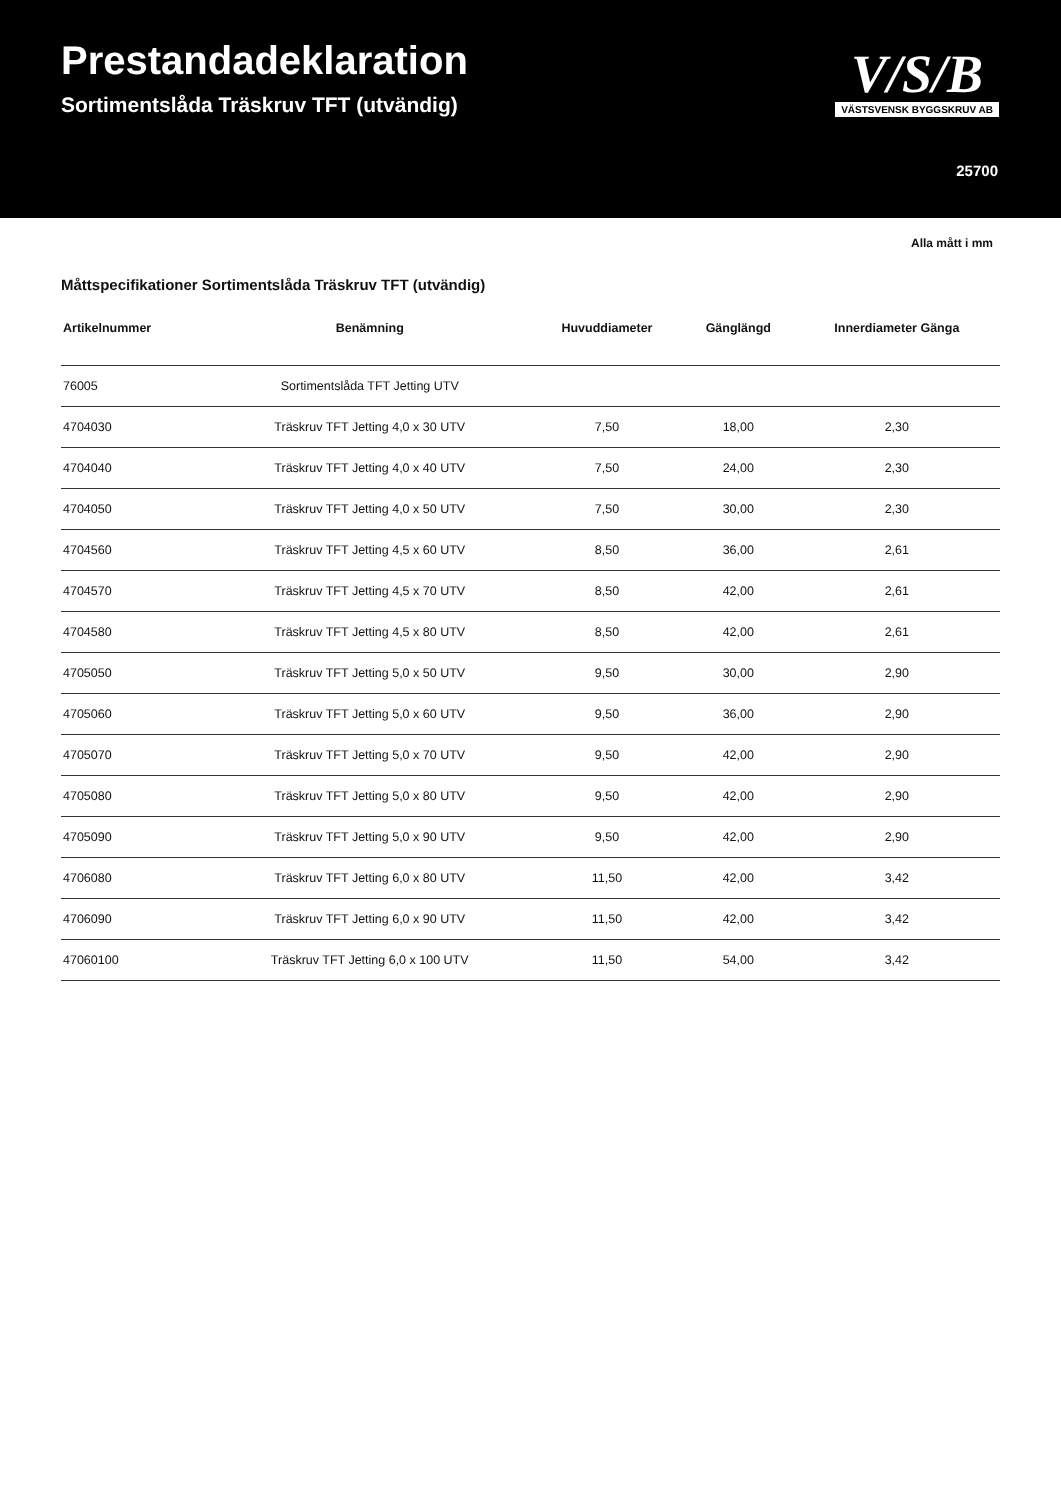Prestandadeklaration
Sortimentslåda Träskruv TFT (utvändig)
V/S/B
VÄSTSVENSK BYGGSKRUV AB
25700
Alla mått i mm
Måttspecifikationer Sortimentslåda Träskruv TFT (utvändig)
| Artikelnummer | Benämning | Huvuddiameter | Gänglängd | Innerdiameter Gänga |
| --- | --- | --- | --- | --- |
| 76005 | Sortimentslåda TFT Jetting UTV | | | |
| 4704030 | Träskruv TFT Jetting 4,0 x 30 UTV | 7,50 | 18,00 | 2,30 |
| 4704040 | Träskruv TFT Jetting 4,0 x 40 UTV | 7,50 | 24,00 | 2,30 |
| 4704050 | Träskruv TFT Jetting 4,0 x 50 UTV | 7,50 | 30,00 | 2,30 |
| 4704560 | Träskruv TFT Jetting 4,5 x 60 UTV | 8,50 | 36,00 | 2,61 |
| 4704570 | Träskruv TFT Jetting 4,5 x 70 UTV | 8,50 | 42,00 | 2,61 |
| 4704580 | Träskruv TFT Jetting 4,5 x 80 UTV | 8,50 | 42,00 | 2,61 |
| 4705050 | Träskruv TFT Jetting 5,0 x 50 UTV | 9,50 | 30,00 | 2,90 |
| 4705060 | Träskruv TFT Jetting 5,0 x 60 UTV | 9,50 | 36,00 | 2,90 |
| 4705070 | Träskruv TFT Jetting 5,0 x 70 UTV | 9,50 | 42,00 | 2,90 |
| 4705080 | Träskruv TFT Jetting 5,0 x 80 UTV | 9,50 | 42,00 | 2,90 |
| 4705090 | Träskruv TFT Jetting 5,0 x 90 UTV | 9,50 | 42,00 | 2,90 |
| 4706080 | Träskruv TFT Jetting 6,0 x 80 UTV | 11,50 | 42,00 | 3,42 |
| 4706090 | Träskruv TFT Jetting 6,0 x 90 UTV | 11,50 | 42,00 | 3,42 |
| 47060100 | Träskruv TFT Jetting 6,0 x 100 UTV | 11,50 | 54,00 | 3,42 |